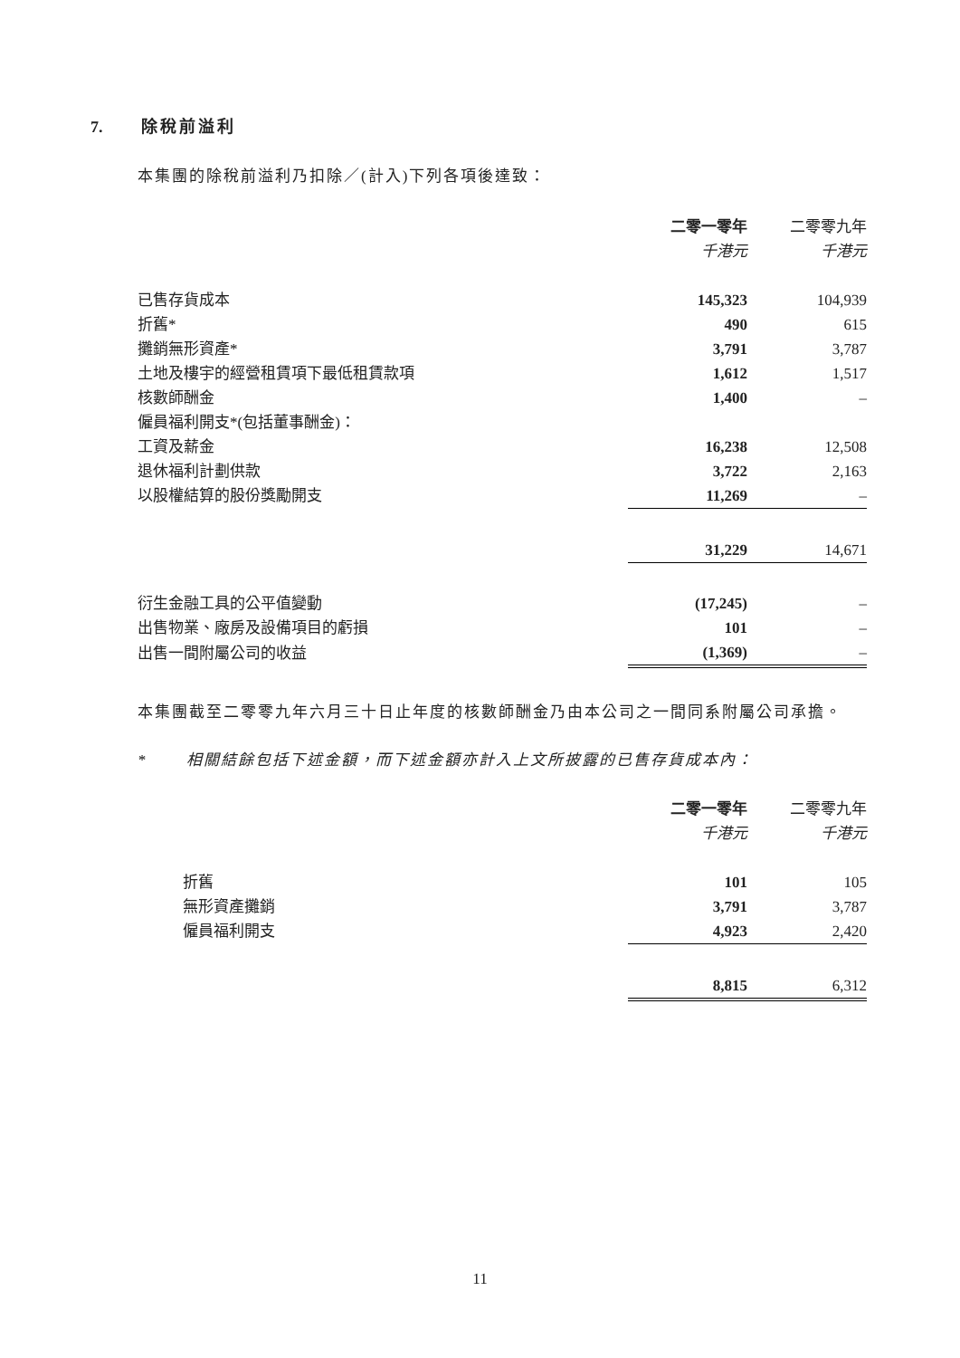7. 除稅前溢利
本集團的除稅前溢利乃扣除／(計入)下列各項後達致：
| | 二零一零年 | | 二零零九年 |
| --- | --- | --- | --- |
| | 千港元 | | 千港元 |
| 已售存貨成本 | 145,323 | | 104,939 |
| 折舊* | 490 | | 615 |
| 攤銷無形資產* | 3,791 | | 3,787 |
| 土地及樓宇的經營租賃項下最低租賃款項 | 1,612 | | 1,517 |
| 核數師酬金 | 1,400 | | – |
| 僱員福利開支*(包括董事酬金)： | | | |
| 工資及薪金 | 16,238 | | 12,508 |
| 退休福利計劃供款 | 3,722 | | 2,163 |
| 以股權結算的股份獎勵開支 | 11,269 | | – |
| | 31,229 | | 14,671 |
| 衍生金融工具的公平值變動 | (17,245) | | – |
| 出售物業、廠房及設備項目的虧損 | 101 | | – |
| 出售一間附屬公司的收益 | (1,369) | | – |
本集團截至二零零九年六月三十日止年度的核數師酬金乃由本公司之一間同系附屬公司承擔。
* 相關結餘包括下述金額，而下述金額亦計入上文所披露的已售存貨成本內：
| | 二零一零年 | | 二零零九年 |
| --- | --- | --- | --- |
| | 千港元 | | 千港元 |
| 折舊 | 101 | | 105 |
| 無形資產攤銷 | 3,791 | | 3,787 |
| 僱員福利開支 | 4,923 | | 2,420 |
| | 8,815 | | 6,312 |
11